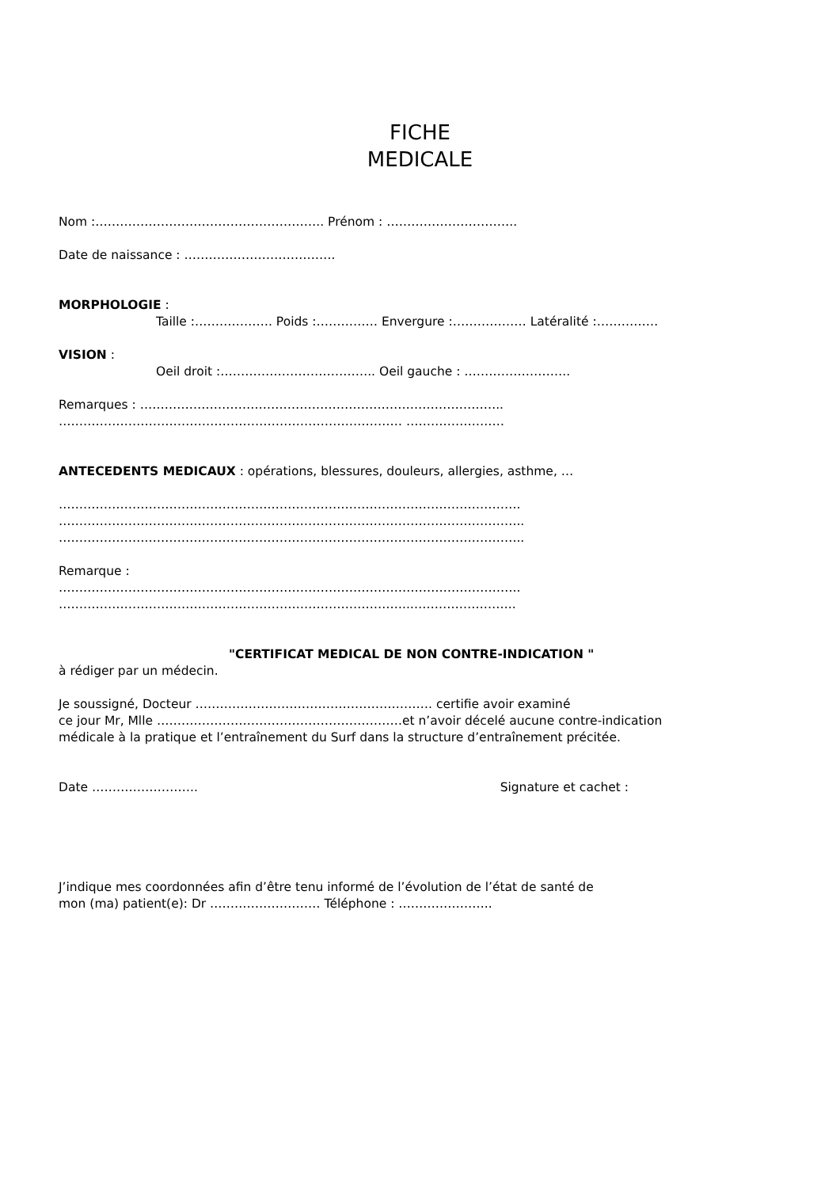FICHE
MEDICALE
Nom :……………………………………………….. Prénom : …………………………..
Date de naissance : ……………………………….
MORPHOLOGIE :
Taille :………………. Poids :…………… Envergure :……………… Latéralité :……………
VISION :
Oeil droit :……………………………….. Oeil gauche : ……………………..
Remarques : ……………………………………………………………………………..
………………………………………………………………………… ……………………
ANTECEDENTS MEDICAUX : opérations, blessures, douleurs, allergies, asthme, …
…………………………………………….…………………………………………………….
…………………………….……………………………………………………………………..
………………….………………………………………………………………………………..
Remarque :
…………………………………………………………………………………………………..
…………………………………………………………………………..……………………..
"CERTIFICAT MEDICAL DE NON CONTRE-INDICATION "
à rédiger par un médecin.
Je soussigné, Docteur …………………………………………………. certifie avoir examiné
ce jour Mr, Mlle ……………………………………………………et n’avoir décelé aucune contre-indication
médicale à la pratique et l’entraînement du Surf dans la structure d’entraînement précitée.
Date …………………….. Signature et cachet :
J’indique mes coordonnées afin d’être tenu informé de l’évolution de l’état de santé de
mon (ma) patient(e): Dr ……………………… Téléphone : …………………..